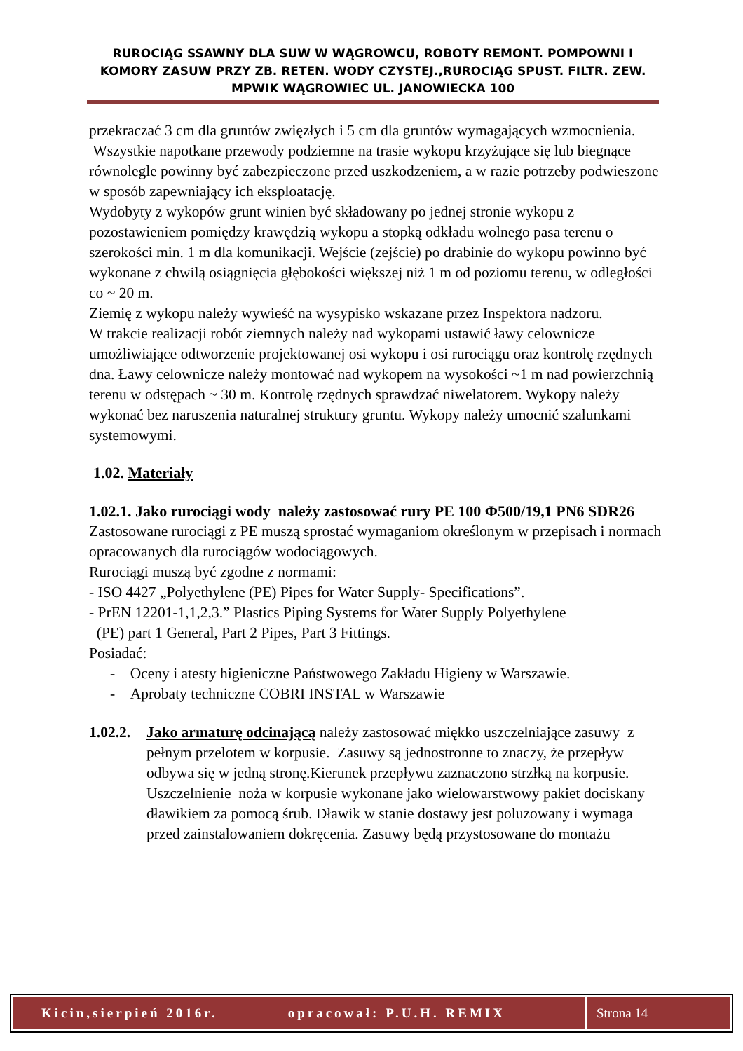RUROCIĄG SSAWNY DLA SUW W WĄGROWCU, ROBOTY REMONT. POMPOWNI I KOMORY ZASUW PRZY ZB. RETEN. WODY CZYSTEJ.,RUROCIĄG SPUST. FILTR. ZEW. MPWIK WĄGROWIEC UL. JANOWIECKA 100
przekraczać 3 cm dla gruntów zwięzłych i 5 cm dla gruntów wymagających wzmocnienia.
Wszystkie napotkane przewody podziemne na trasie wykopu krzyżujące się lub biegnące równolegle powinny być zabezpieczone przed uszkodzeniem, a w razie potrzeby podwieszone w sposób zapewniający ich eksploatację.
Wydobyty z wykopów grunt winien być składowany po jednej stronie wykopu z pozostawieniem pomiędzy krawędzią wykopu a stopką odkładu wolnego pasa terenu o szerokości min. 1 m dla komunikacji. Wejście (zejście) po drabinie do wykopu powinno być wykonane z chwilą osiągnięcia głębokości większej niż 1 m od poziomu terenu, w odległości co ~ 20 m.
Ziemię z wykopu należy wywieść na wysypisko wskazane przez Inspektora nadzoru.
W trakcie realizacji robót ziemnych należy nad wykopami ustawić ławy celownicze umożliwiające odtworzenie projektowanej osi wykopu i osi rurociągu oraz kontrolę rzędnych dna. Ławy celownicze należy montować nad wykopem na wysokości ~1 m nad powierzchnią terenu w odstępach ~ 30 m. Kontrolę rzędnych sprawdzać niwelatorem. Wykopy należy wykonać bez naruszenia naturalnej struktury gruntu. Wykopy należy umocnić szalunkami systemowymi.
1.02. Materiały
1.02.1. Jako rurociągi wody należy zastosować rury PE 100 Φ500/19,1 PN6 SDR26
Zastosowane rurociągi z PE muszą sprostać wymaganiom określonym w przepisach i normach opracowanych dla rurociągów wodociągowych.
Rurociągi muszą być zgodne z normami:
- ISO 4427 „Polyethylene (PE) Pipes for Water Supply- Specifications”.
- PrEN 12201-1,1,2,3.” Plastics Piping Systems for Water Supply Polyethylene
(PE) part 1 General, Part 2 Pipes, Part 3 Fittings.
Posiadać:
- Oceny i atesty higieniczne Państwowego Zakładu Higieny w Warszawie.
- Aprobaty techniczne COBRI INSTAL w Warszawie
1.02.2.
Jako armaturę odcinającą należy zastosować miękko uszczelniające zasuwy z pełnym przelotem w korpusie. Zasuwy są jednostronne to znaczy, że przepływ odbywa się w jedną stronę.Kierunek przepływu zaznaczono strzłką na korpusie. Uszczelnienie noża w korpusie wykonane jako wielowarstwowy pakiet dociskany dławikiem za pomocą śrub. Dławik w stanie dostawy jest poluzowany i wymaga przed zainstalowaniem dokręcenia. Zasuwy będą przystosowane do montażu
Kicin,sierpień 2016r. opracował: P.U.H. REMIX
Strona 14